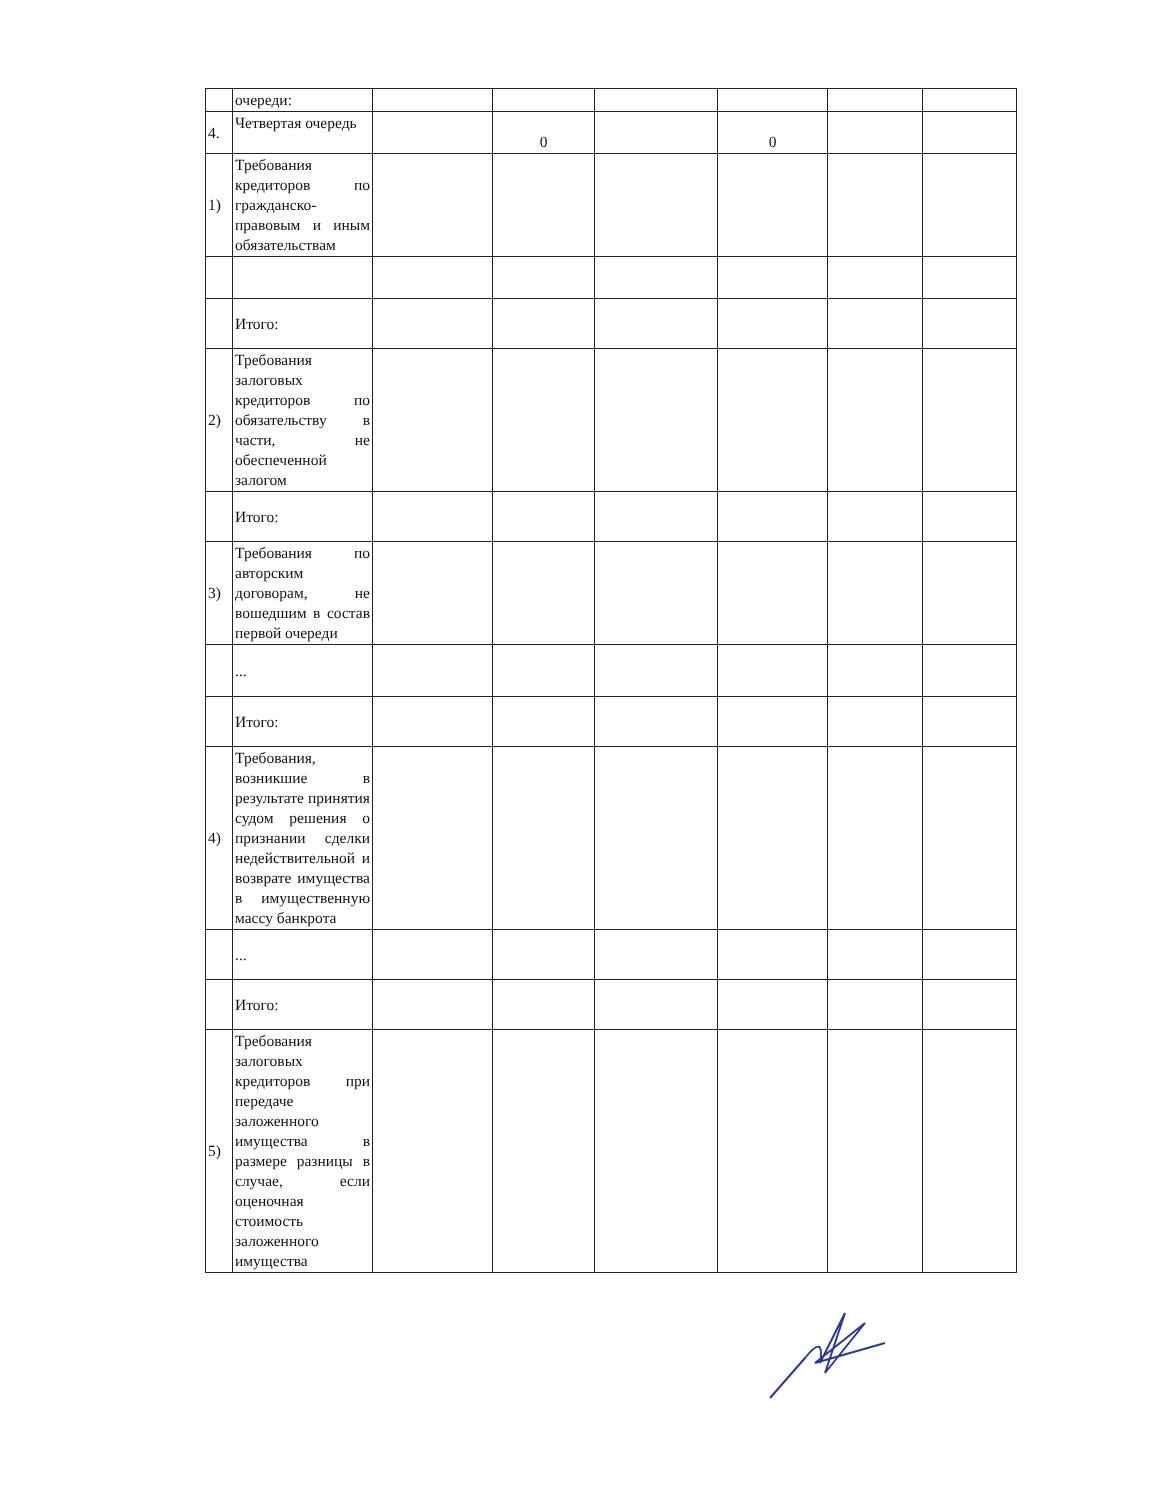| | очереди: | | | | | | |
| 4. | Четвертая очередь | | 0 | | 0 | | |
| 1) | Требования кредиторов по гражданско-правовым и иным обязательствам | | | | | | |
| | Итого: | | | | | | |
| 2) | Требования залоговых кредиторов по обязательству в части, не обеспеченной залогом | | | | | | |
| | Итого: | | | | | | |
| 3) | Требования по авторским договорам, не вошедшим в состав первой очереди | | | | | | |
| | ... | | | | | | |
| | Итого: | | | | | | |
| 4) | Требования, возникшие в результате принятия судом решения о признании сделки недействительной и возврате имущества в имущественную массу банкрота | | | | | | |
| | ... | | | | | | |
| | Итого: | | | | | | |
| 5) | Требования залоговых кредиторов при передаче заложенного имущества в размере разницы в случае, если оценочная стоимость заложенного имущества | | | | | | |